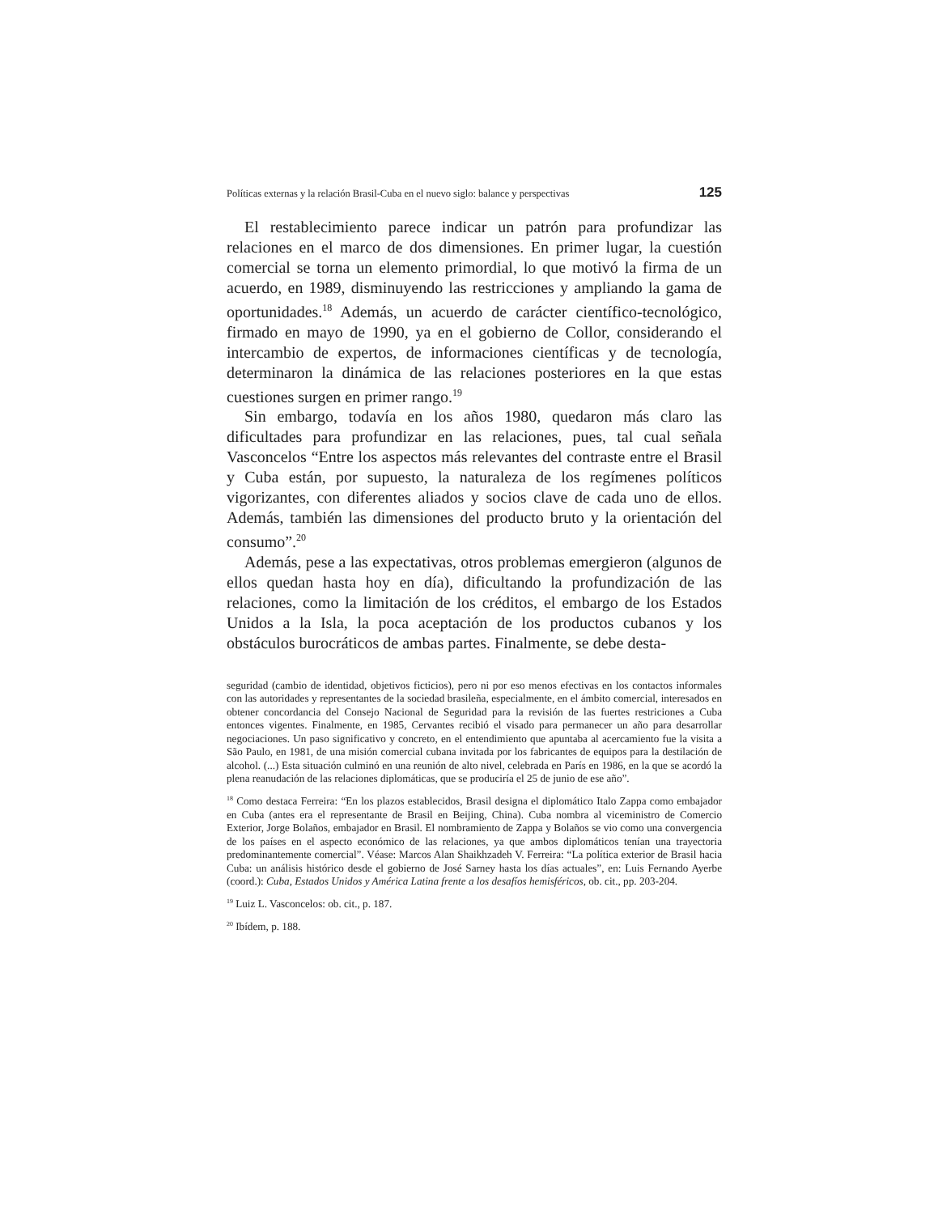Políticas externas y la relación Brasil-Cuba en el nuevo siglo: balance y perspectivas 125
El restablecimiento parece indicar un patrón para profundizar las relaciones en el marco de dos dimensiones. En primer lugar, la cuestión comercial se torna un elemento primordial, lo que motivó la firma de un acuerdo, en 1989, disminuyendo las restricciones y ampliando la gama de oportunidades.<sup>18</sup> Además, un acuerdo de carácter científico-tecnológico, firmado en mayo de 1990, ya en el gobierno de Collor, considerando el intercambio de expertos, de informaciones científicas y de tecnología, determinaron la dinámica de las relaciones posteriores en la que estas cuestiones surgen en primer rango.<sup>19</sup>
Sin embargo, todavía en los años 1980, quedaron más claro las dificultades para profundizar en las relaciones, pues, tal cual señala Vasconcelos “Entre los aspectos más relevantes del contraste entre el Brasil y Cuba están, por supuesto, la naturaleza de los regímenes políticos vigorizantes, con diferentes aliados y socios clave de cada uno de ellos. Además, también las dimensiones del producto bruto y la orientación del consumo”.<sup>20</sup>
Además, pese a las expectativas, otros problemas emergieron (algunos de ellos quedan hasta hoy en día), dificultando la profundización de las relaciones, como la limitación de los créditos, el embargo de los Estados Unidos a la Isla, la poca aceptación de los productos cubanos y los obstáculos burocráticos de ambas partes. Finalmente, se debe desta-
seguridad (cambio de identidad, objetivos ficticios), pero ni por eso menos efectivas en los contactos informales con las autoridades y representantes de la sociedad brasileña, especialmente, en el ámbito comercial, interesados en obtener concordancia del Consejo Nacional de Seguridad para la revisión de las fuertes restriciones a Cuba entonces vigentes. Finalmente, en 1985, Cervantes recibió el visado para permanecer un año para desarrollar negociaciones. Un paso significativo y concreto, en el entendimiento que apuntaba al acercamiento fue la visita a São Paulo, en 1981, de una misión comercial cubana invitada por los fabricantes de equipos para la destilación de alcohol. (...) Esta situación culminó en una reunión de alto nivel, celebrada en París en 1986, en la que se acordó la plena reanudación de las relaciones diplomáticas, que se produciría el 25 de junio de ese año”.
<sup>18</sup> Como destaca Ferreira: “En los plazos establecidos, Brasil designa el diplomático Italo Zappa como embajador en Cuba (antes era el representante de Brasil en Beijing, China). Cuba nombra al viceministro de Comercio Exterior, Jorge Bolaños, embajador en Brasil. El nombramiento de Zappa y Bolaños se vio como una convergencia de los países en el aspecto económico de las relaciones, ya que ambos diplomáticos tenían una trayectoria predominantemente comercial”. Véase: Marcos Alan Shaikhzadeh V. Ferreira: “La política exterior de Brasil hacia Cuba: un análisis histórico desde el gobierno de José Sarney hasta los días actuales”, en: Luis Fernando Ayerbe (coord.): Cuba, Estados Unidos y América Latina frente a los desafíos hemisféricos, ob. cit., pp. 203-204.
<sup>19</sup> Luiz L. Vasconcelos: ob. cit., p. 187.
<sup>20</sup> Ibídem, p. 188.